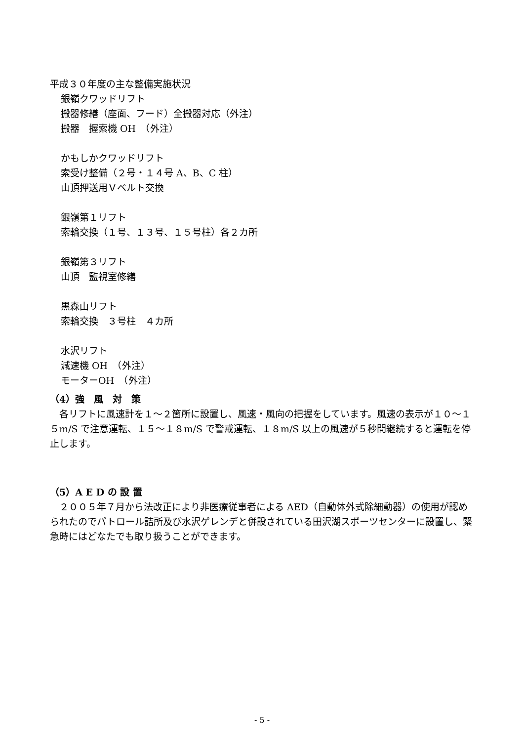平成３０年度の主な整備実施状況
銀嶺クワッドリフト
搬器修繕（座面、フード）全搬器対応（外注）
搬器　握索機 OH　（外注）
かもしかクワッドリフト
索受け整備（２号・１４号 A、B、C 柱）
山頂押送用Ｖベルト交換
銀嶺第１リフト
索輪交換（１号、１３号、１５号柱）各２カ所
銀嶺第３リフト
山頂　監視室修繕
黒森山リフト
索輪交換　３号柱　４カ所
水沢リフト
減速機 OH　（外注）
モーターOH　（外注）
（4）強　風　対　策
　各リフトに風速計を１～２箇所に設置し、風速・風向の把握をしています。風速の表示が１０～１５m/S で注意運転、１５～１８m/S で警戒運転、１８m/S 以上の風速が５秒間継続すると運転を停止します。
（5）A E D の 設 置
　２００５年７月から法改正により非医療従事者による AED（自動体外式除細動器）の使用が認められたのでパトロール詰所及び水沢ゲレンデと併設されている田沢湖スポーツセンターに設置し、緊急時にはどなたでも取り扱うことができます。
- 5 -